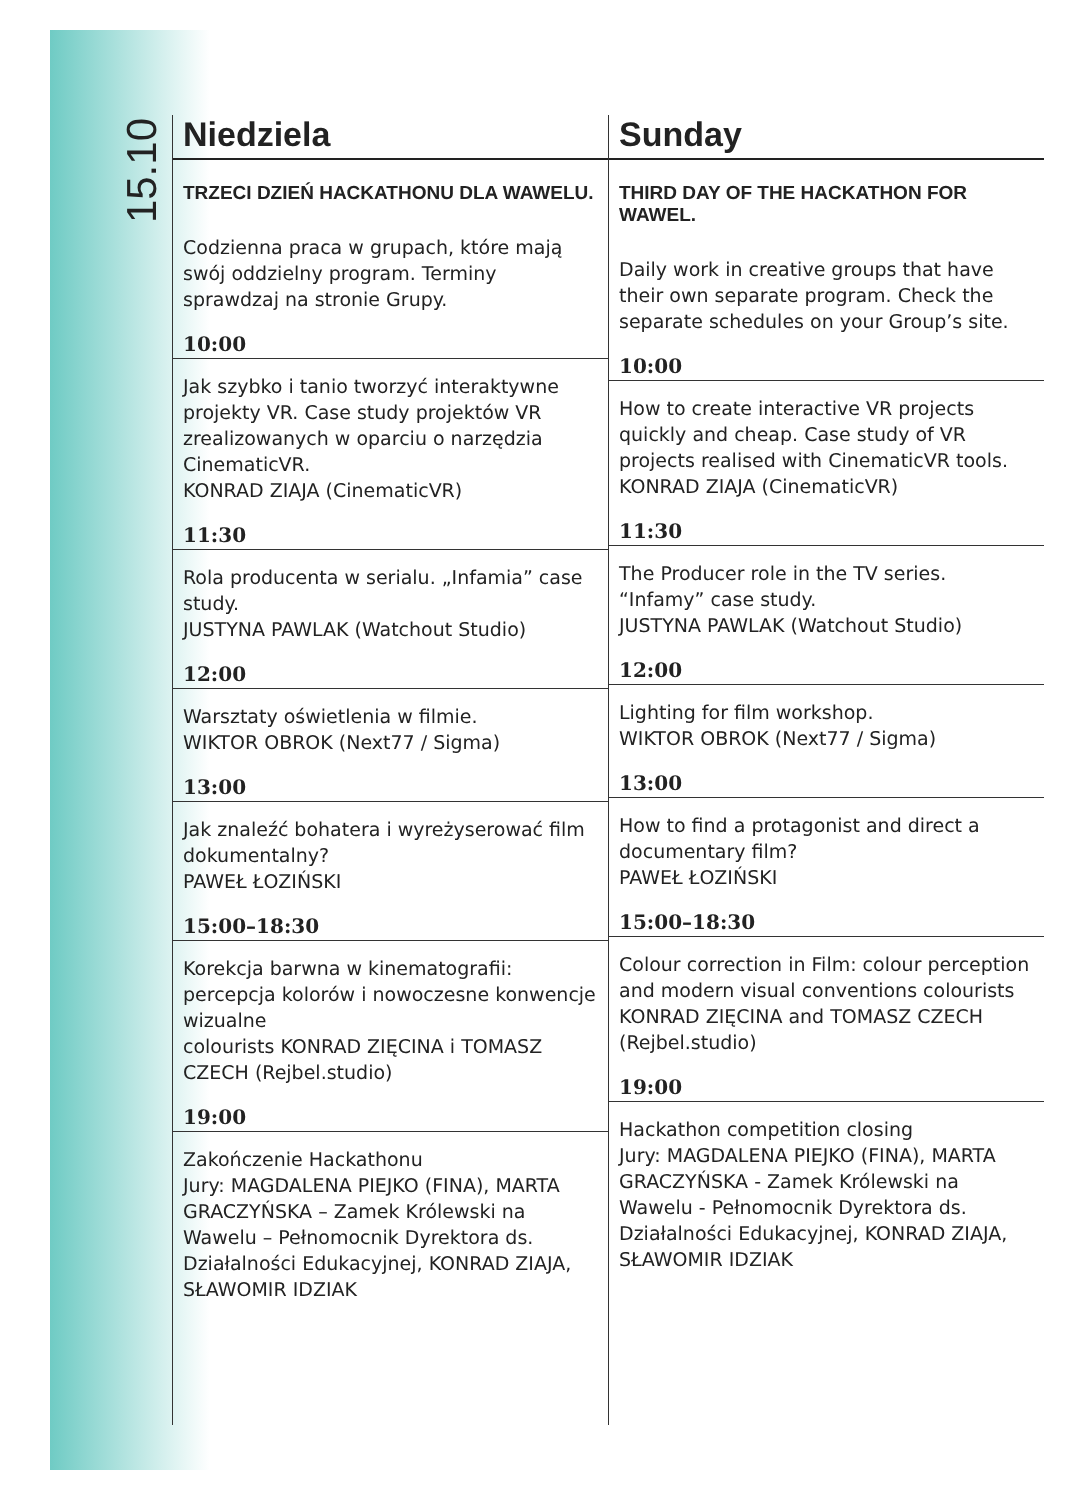15.10
Niedziela
TRZECI DZIEŃ HACKATHONU DLA WAWELU.
Codzienna praca w grupach, które mają swój oddzielny program. Terminy sprawdzaj na stronie Grupy.
10:00
Jak szybko i tanio tworzyć interaktywne projekty VR. Case study projektów VR zrealizowanych w oparciu o narzędzia CinematicVR.
KONRAD ZIAJA (CinematicVR)
11:30
Rola producenta w serialu. „Infamia” case study.
JUSTYNA PAWLAK (Watchout Studio)
12:00
Warsztaty oświetlenia w filmie.
WIKTOR OBROK (Next77 / Sigma)
13:00
Jak znaleźć bohatera i wyreżyserować film dokumentalny?
PAWEŁ ŁOZIŃSKI
15:00–18:30
Korekcja barwna w kinematografii: percepcja kolorów i nowoczesne konwencje wizualne
colourists KONRAD ZIĘCINA i TOMASZ CZECH (Rejbel.studio)
19:00
Zakończenie Hackathonu
Jury: MAGDALENA PIEJKO (FINA), MARTA GRACZYŃSKA – Zamek Królewski na Wawelu – Pełnomocnik Dyrektora ds. Działalności Edukacyjnej, KONRAD ZIAJA, SŁAWOMIR IDZIAK
Sunday
THIRD DAY OF THE HACKATHON FOR WAWEL.
Daily work in creative groups that have their own separate program. Check the separate schedules on your Group’s site.
10:00
How to create interactive VR projects quickly and cheap. Case study of VR projects realised with CinematicVR tools.
KONRAD ZIAJA (CinematicVR)
11:30
The Producer role in the TV series. “Infamy” case study.
JUSTYNA PAWLAK (Watchout Studio)
12:00
Lighting for film workshop.
WIKTOR OBROK (Next77 / Sigma)
13:00
How to find a protagonist and direct a documentary film?
PAWEŁ ŁOZIŃSKI
15:00–18:30
Colour correction in Film: colour perception and modern visual conventions colourists KONRAD ZIĘCINA and TOMASZ CZECH (Rejbel.studio)
19:00
Hackathon competition closing
Jury: MAGDALENA PIEJKO (FINA), MARTA GRACZYŃSKA - Zamek Królewski na Wawelu - Pełnomocnik Dyrektora ds. Działalności Edukacyjnej, KONRAD ZIAJA, SŁAWOMIR IDZIAK